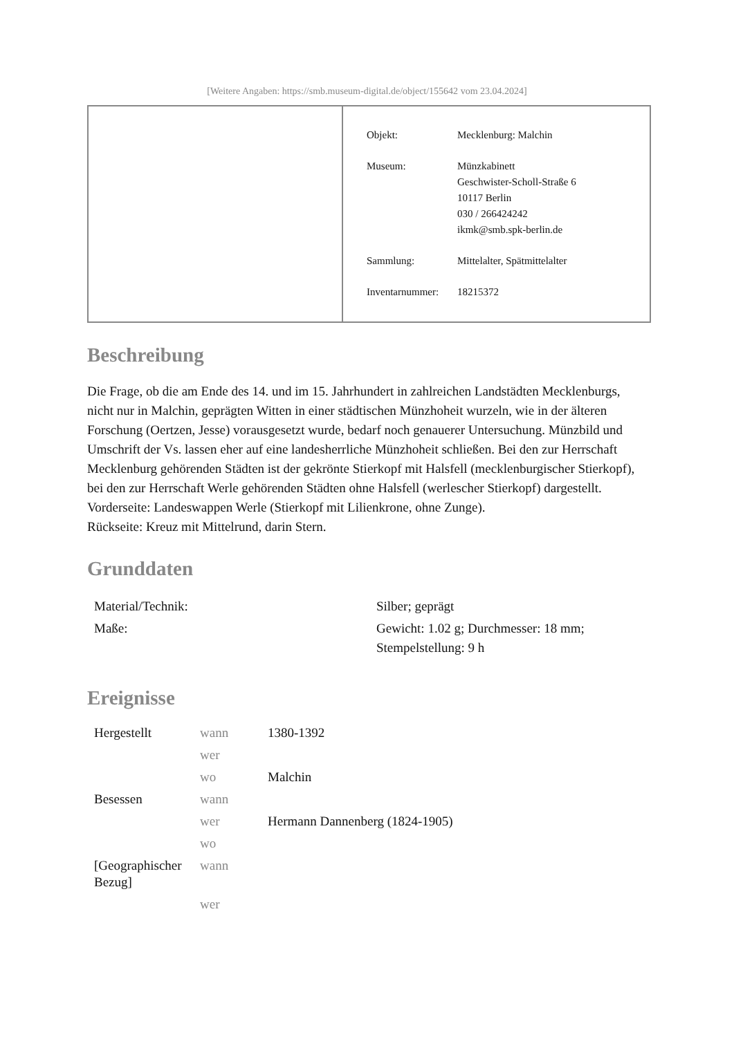[Weitere Angaben: https://smb.museum-digital.de/object/155642 vom 23.04.2024]
| Objekt: | Mecklenburg: Malchin |
| Museum: | Münzkabinett Geschwister-Scholl-Straße 6 10117 Berlin 030 / 266424242 ikmk@smb.spk-berlin.de |
| Sammlung: | Mittelalter, Spätmittelalter |
| Inventarnummer: | 18215372 |
Beschreibung
Die Frage, ob die am Ende des 14. und im 15. Jahrhundert in zahlreichen Landstädten Mecklenburgs, nicht nur in Malchin, geprägten Witten in einer städtischen Münzhoheit wurzeln, wie in der älteren Forschung (Oertzen, Jesse) vorausgesetzt wurde, bedarf noch genauerer Untersuchung. Münzbild und Umschrift der Vs. lassen eher auf eine landesherrliche Münzhoheit schließen. Bei den zur Herrschaft Mecklenburg gehörenden Städten ist der gekrönte Stierkopf mit Halsfell (mecklenburgischer Stierkopf), bei den zur Herrschaft Werle gehörenden Städten ohne Halsfell (werlescher Stierkopf) dargestellt.
Vorderseite: Landeswappen Werle (Stierkopf mit Lilienkrone, ohne Zunge).
Rückseite: Kreuz mit Mittelrund, darin Stern.
Grunddaten
| Material/Technik: | Silber; geprägt |
| Maße: | Gewicht: 1.02 g; Durchmesser: 18 mm; Stempelstellung: 9 h |
Ereignisse
| Hergestellt | wann | 1380-1392 |
| | wer | |
| | wo | Malchin |
| Besessen | wann | |
| | wer | Hermann Dannenberg (1824-1905) |
| | wo | |
| [Geographischer Bezug] | wann | |
| | wer | |